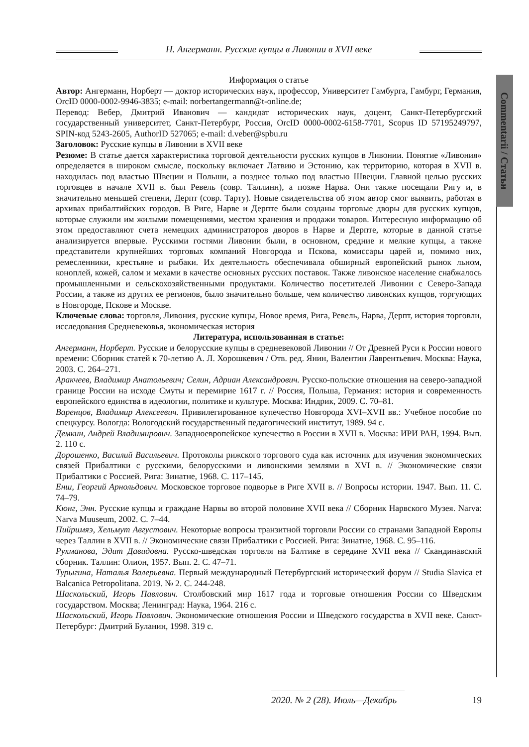Н. Ангерманн. Русские купцы в Ливонии в XVII веке
Commentarii / Статьи
Информация о статье
Автор: Ангерманн, Норберт — доктор исторических наук, профессор, Университет Гамбурга, Гамбург, Германия, OrcID 0000-0002-9946-3835; e-mail: norbertangermann@t-online.de;
Перевод: Вебер, Дмитрий Иванович — кандидат исторических наук, доцент, Санкт-Петербургский государственный университет, Санкт-Петербург, Россия, OrcID 0000-0002-6158-7701, Scopus ID 57195249797, SPIN-код 5243-2605, AuthorID 527065; e-mail: d.veber@spbu.ru
Заголовок: Русские купцы в Ливонии в XVII веке
Резюме: В статье дается характеристика торговой деятельности русских купцов в Ливонии. Понятие «Ливония» определяется в широком смысле, поскольку включает Латвию и Эстонию, как территорию, которая в XVII в. находилась под властью Швеции и Польши, а позднее только под властью Швеции. Главной целью русских торговцев в начале XVII в. был Ревель (совр. Таллинн), а позже Нарва. Они также посещали Ригу и, в значительно меньшей степени, Дерпт (совр. Тарту). Новые свидетельства об этом автор смог выявить, работая в архивах прибалтийских городов. В Риге, Нарве и Дерпте были созданы торговые дворы для русских купцов, которые служили им жилыми помещениями, местом хранения и продажи товаров. Интересную информацию об этом предоставляют счета немецких администраторов дворов в Нарве и Дерпте, которые в данной статье анализируется впервые. Русскими гостями Ливонии были, в основном, средние и мелкие купцы, а также представители крупнейших торговых компаний Новгорода и Пскова, комиссары царей и, помимо них, ремесленники, крестьяне и рыбаки. Их деятельность обеспечивала обширный европейский рынок льном, коноплей, кожей, салом и мехами в качестве основных русских поставок. Также ливонское население снабжалось промышленными и сельскохозяйственными продуктами. Количество посетителей Ливонии с Северо-Запада России, а также из других ее регионов, было значительно больше, чем количество ливонских купцов, торгующих в Новгороде, Пскове и Москве.
Ключевые слова: торговля, Ливония, русские купцы, Новое время, Рига, Ревель, Нарва, Дерпт, история торговли, исследования Средневековья, экономическая история
Литература, использованная в статье:
Ангерманн, Норберт. Русские и белорусские купцы в средневековой Ливонии // От Древней Руси к России нового времени: Сборник статей к 70-летию А. Л. Хорошкевич / Отв. ред. Янин, Валентин Лаврентьевич. Москва: Наука, 2003. С. 264–271.
Аракчеев, Владимир Анатольевич; Селин, Адриан Александрович. Русско-польские отношения на северо-западной границе России на исходе Смуты и перемирие 1617 г. // Россия, Польша, Германия: история и современность европейского единства в идеологии, политике и культуре. Москва: Индрик, 2009. С. 70–81.
Варенцов, Владимир Алексеевич. Привилегированное купечество Новгорода XVI–XVII вв.: Учебное пособие по спецкурсу. Вологда: Вологодский государственный педагогический институт, 1989. 94 с.
Демкин, Андрей Владимирович. Западноевропейское купечество в России в XVII в. Москва: ИРИ РАН, 1994. Вып. 2. 110 с.
Дорошенко, Василий Васильевич. Протоколы рижского торгового суда как источник для изучения экономических связей Прибалтики с русскими, белорусскими и ливонскими землями в XVI в. // Экономические связи Прибалтики с Россией. Рига: Зинатне, 1968. С. 117–145.
Енш, Георгий Арнольдович. Московское торговое подворье в Риге XVII в. // Вопросы истории. 1947. Вып. 11. С. 74–79.
Кюнг, Энн. Русские купцы и граждане Нарвы во второй половине XVII века // Сборник Нарвского Музея. Narva: Narva Muuseum, 2002. С. 7–44.
Пийримяэ, Хельмут Августович. Некоторые вопросы транзитной торговли России со странами Западной Европы через Таллин в XVII в. // Экономические связи Прибалтики с Россией. Рига: Зинатне, 1968. С. 95–116.
Рухманова, Эдит Давидовна. Русско-шведская торговля на Балтике в середине XVII века // Скандинавский сборник. Таллин: Олион, 1957. Вып. 2. С. 47–71.
Турыгина, Наталья Валерьевна. Первый международный Петербургский исторический форум // Studia Slavica et Balcanica Petropolitana. 2019. № 2. С. 244-248.
Шаскольский, Игорь Павлович. Столбовский мир 1617 года и торговые отношения России со Шведским государством. Москва; Ленинград: Наука, 1964. 216 с.
Шаскольский, Игорь Павлович. Экономические отношения России и Шведского государства в XVII веке. Санкт-Петербург: Дмитрий Буланин, 1998. 319 с.
2020. № 2 (28). Июль—Декабрь 19